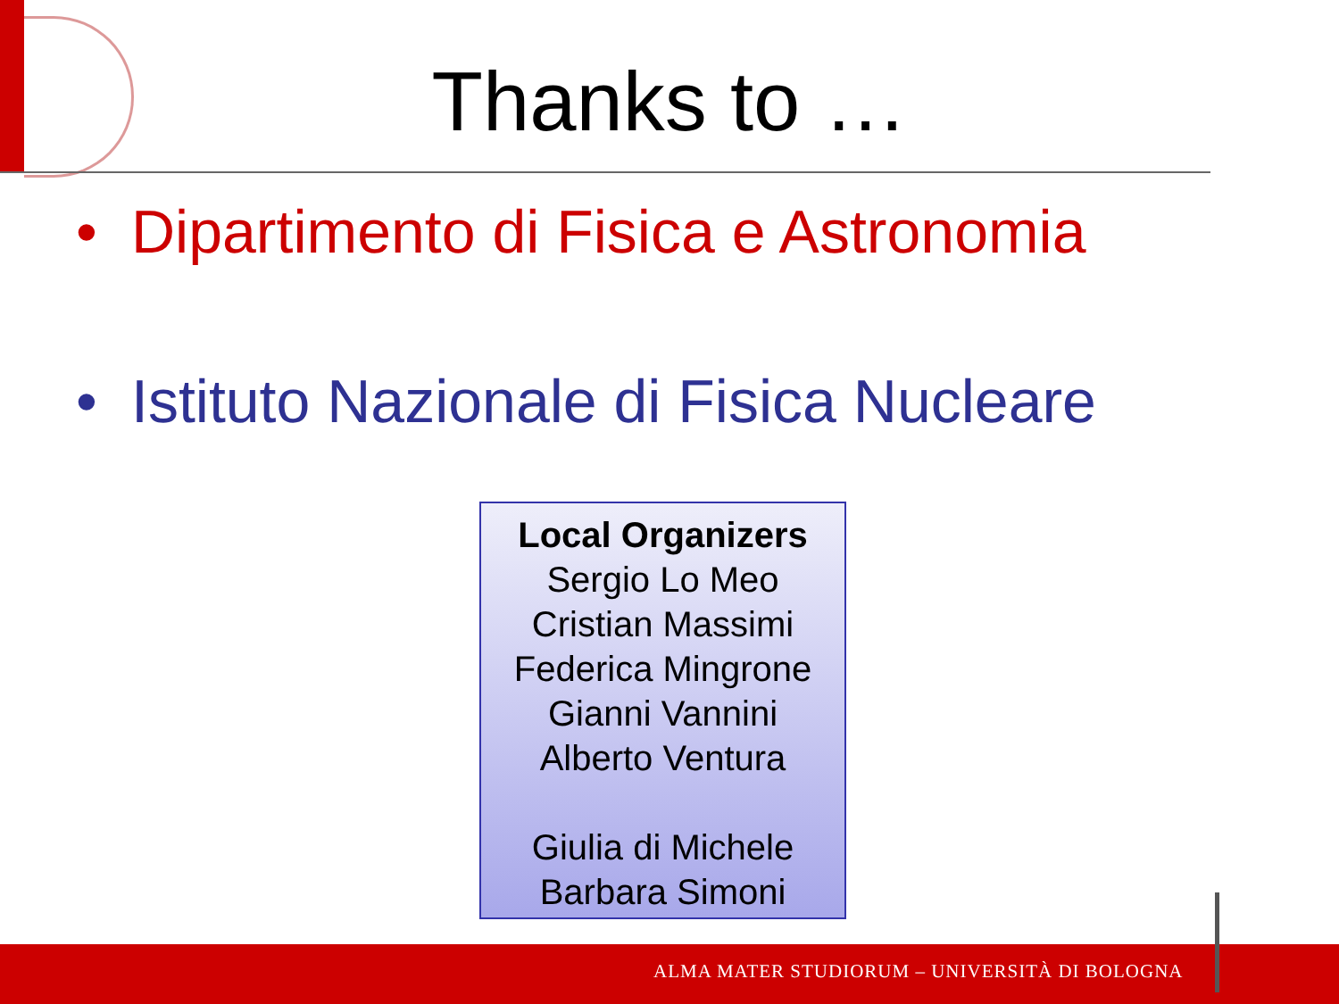Thanks to …
• Dipartimento di Fisica e Astronomia
• Istituto Nazionale di Fisica Nucleare
Local Organizers
Sergio Lo Meo
Cristian Massimi
Federica Mingrone
Gianni Vannini
Alberto Ventura
Giulia di Michele
Barbara Simoni
ALMA MATER STUDIORUM – UNIVERSITÀ DI BOLOGNA